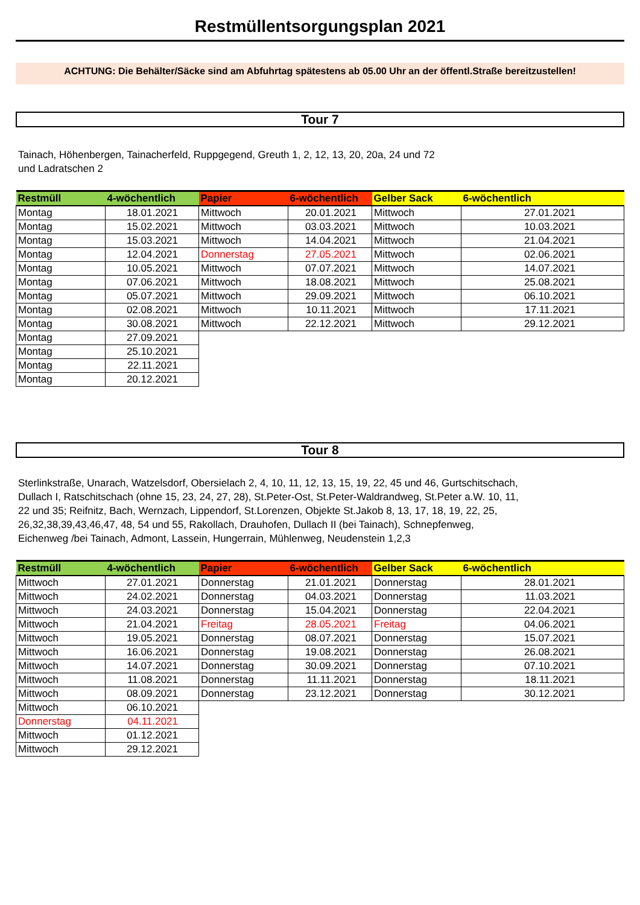Restmüllentsorgungsplan 2021
ACHTUNG: Die Behälter/Säcke sind am Abfuhrtag spätestens ab 05.00 Uhr an der öffentl.Straße bereitzustellen!
Tour 7
Tainach, Höhenbergen, Tainacherfeld, Ruppgegend, Greuth 1, 2, 12, 13, 20, 20a, 24 und 72
und Ladratschen 2
| Restmüll | 4-wöchentlich | Papier | 6-wöchentlich | Gelber Sack | 6-wöchentlich |
| --- | --- | --- | --- | --- | --- |
| Montag | 18.01.2021 | Mittwoch | 20.01.2021 | Mittwoch | 27.01.2021 |
| Montag | 15.02.2021 | Mittwoch | 03.03.2021 | Mittwoch | 10.03.2021 |
| Montag | 15.03.2021 | Mittwoch | 14.04.2021 | Mittwoch | 21.04.2021 |
| Montag | 12.04.2021 | Donnerstag | 27.05.2021 | Mittwoch | 02.06.2021 |
| Montag | 10.05.2021 | Mittwoch | 07.07.2021 | Mittwoch | 14.07.2021 |
| Montag | 07.06.2021 | Mittwoch | 18.08.2021 | Mittwoch | 25.08.2021 |
| Montag | 05.07.2021 | Mittwoch | 29.09.2021 | Mittwoch | 06.10.2021 |
| Montag | 02.08.2021 | Mittwoch | 10.11.2021 | Mittwoch | 17.11.2021 |
| Montag | 30.08.2021 | Mittwoch | 22.12.2021 | Mittwoch | 29.12.2021 |
| Montag | 27.09.2021 | | | | |
| Montag | 25.10.2021 | | | | |
| Montag | 22.11.2021 | | | | |
| Montag | 20.12.2021 | | | | |
Tour 8
Sterlinkstraße, Unarach, Watzelsdorf, Obersielach 2, 4, 10, 11, 12, 13, 15, 19, 22, 45 und 46, Gurtschitschach,
Dullach I, Ratschitschach (ohne 15, 23, 24, 27, 28), St.Peter-Ost, St.Peter-Waldrandweg, St.Peter a.W. 10, 11,
22 und 35; Reifnitz, Bach, Wernzach, Lippendorf, St.Lorenzen, Objekte St.Jakob 8, 13, 17, 18, 19, 22, 25,
26,32,38,39,43,46,47, 48, 54 und 55, Rakollach, Drauhofen, Dullach II (bei Tainach), Schnepfenweg,
Eichenweg /bei Tainach, Admont, Lassein, Hungerrain, Mühlenweg, Neudenstein 1,2,3
| Restmüll | 4-wöchentlich | Papier | 6-wöchentlich | Gelber Sack | 6-wöchentlich |
| --- | --- | --- | --- | --- | --- |
| Mittwoch | 27.01.2021 | Donnerstag | 21.01.2021 | Donnerstag | 28.01.2021 |
| Mittwoch | 24.02.2021 | Donnerstag | 04.03.2021 | Donnerstag | 11.03.2021 |
| Mittwoch | 24.03.2021 | Donnerstag | 15.04.2021 | Donnerstag | 22.04.2021 |
| Mittwoch | 21.04.2021 | Freitag | 28.05.2021 | Freitag | 04.06.2021 |
| Mittwoch | 19.05.2021 | Donnerstag | 08.07.2021 | Donnerstag | 15.07.2021 |
| Mittwoch | 16.06.2021 | Donnerstag | 19.08.2021 | Donnerstag | 26.08.2021 |
| Mittwoch | 14.07.2021 | Donnerstag | 30.09.2021 | Donnerstag | 07.10.2021 |
| Mittwoch | 11.08.2021 | Donnerstag | 11.11.2021 | Donnerstag | 18.11.2021 |
| Mittwoch | 08.09.2021 | Donnerstag | 23.12.2021 | Donnerstag | 30.12.2021 |
| Mittwoch | 06.10.2021 | | | | |
| Donnerstag | 04.11.2021 | | | | |
| Mittwoch | 01.12.2021 | | | | |
| Mittwoch | 29.12.2021 | | | | |